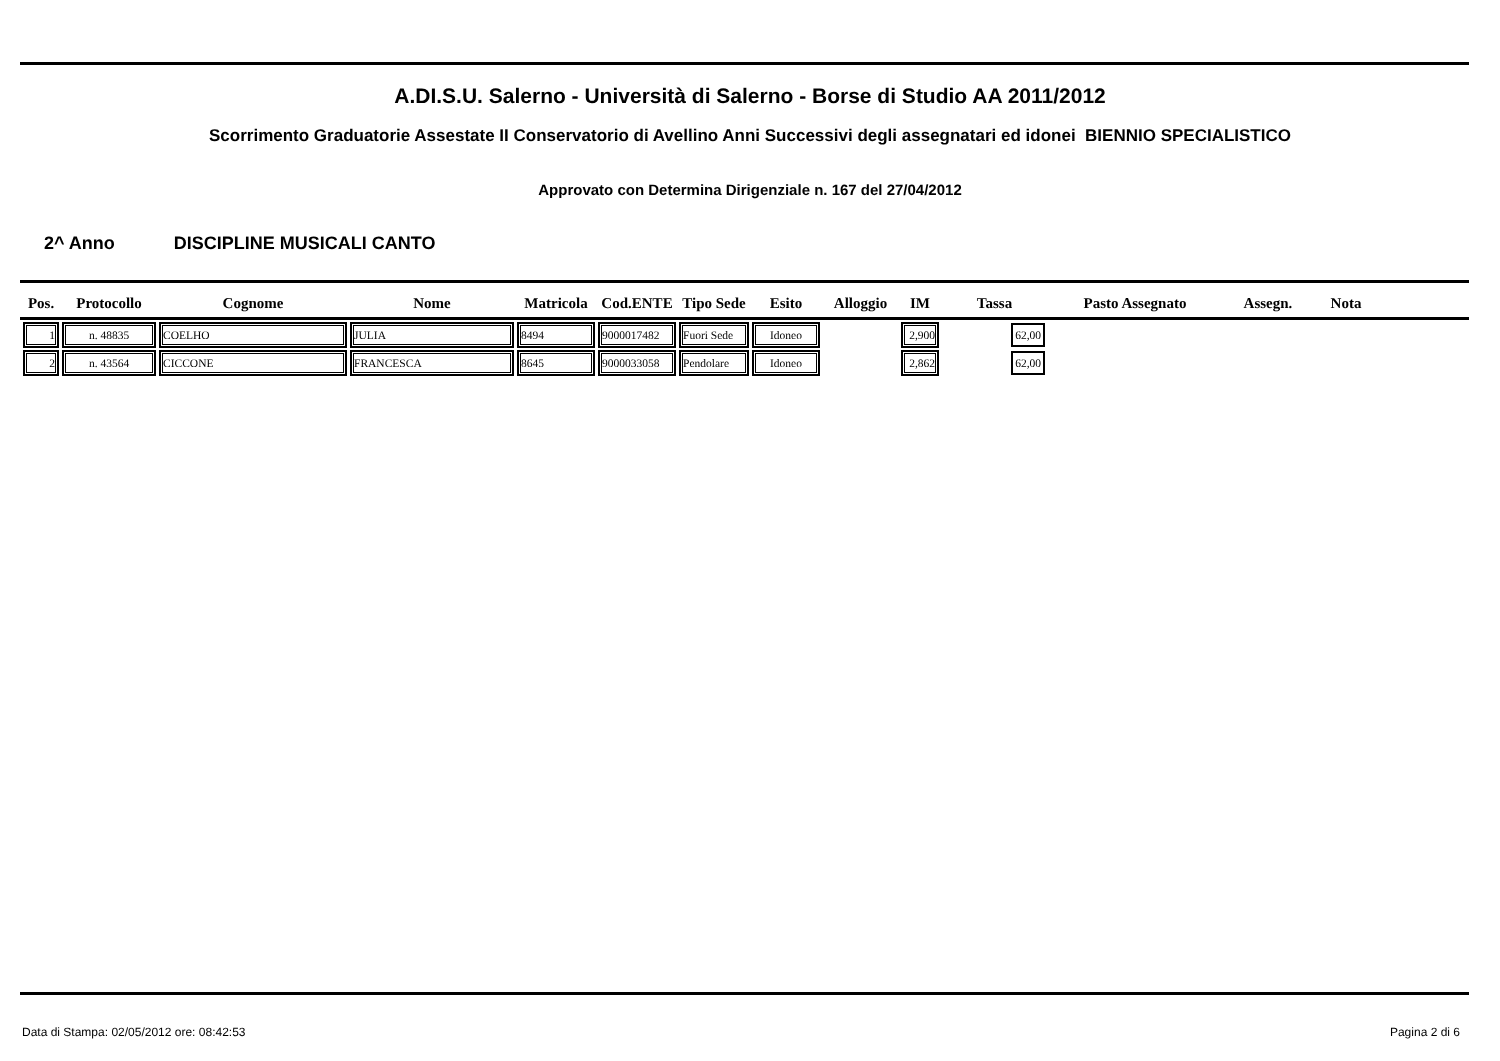A.DI.S.U. Salerno - Università di Salerno - Borse di Studio AA 2011/2012
Scorrimento Graduatorie Assestate II Conservatorio di Avellino Anni Successivi degli assegnatari ed idonei BIENNIO SPECIALISTICO
Approvato con Determina Dirigenziale n. 167 del 27/04/2012
2^ Anno DISCIPLINE MUSICALI CANTO
| Pos. | Protocollo | Cognome | Nome | Matricola | Cod.ENTE | Tipo Sede | Esito | Alloggio | IM | Tassa | Pasto Assegnato | Assegn. | Nota |
| --- | --- | --- | --- | --- | --- | --- | --- | --- | --- | --- | --- | --- | --- |
| 1 | n. 48835 | COELHO | JULIA | 8494 | 9000017482 | Fuori Sede | Idoneo | | 2,900 | 62,00 | | | |
| 2 | n. 43564 | CICCONE | FRANCESCA | 8645 | 9000033058 | Pendolare | Idoneo | | 2,862 | 62,00 | | | |
Data di Stampa: 02/05/2012 ore: 08:42:53
Pagina 2 di 6